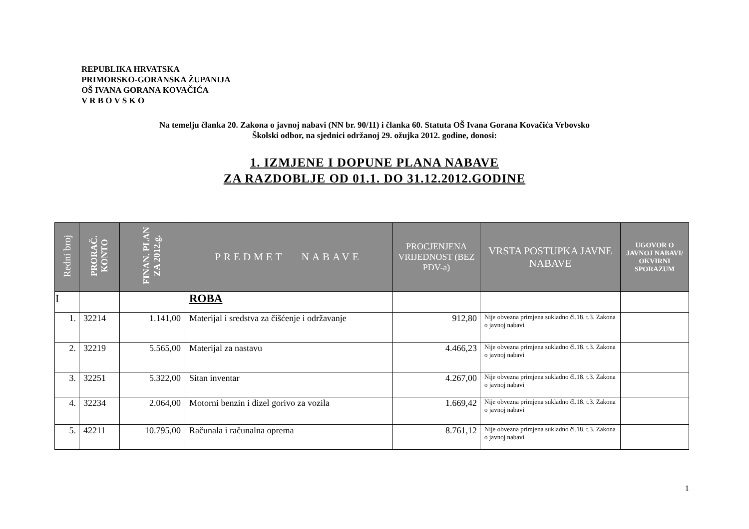REPUBLIKA HRVATSKA
PRIMORSKO-GORANSKA ŽUPANIJA
OŠ IVANA GORANA KOVAČIĆA
V R B O V S K O
Na temelju članka 20. Zakona o javnoj nabavi (NN br. 90/11) i članka 60. Statuta OŠ Ivana Gorana Kovačića Vrbovsko
Školski odbor, na sjednici održanoj 29. ožujka 2012. godine, donosi:
1. IZMJENE I DOPUNE PLANA NABAVE
ZA RAZDOBLJE OD 01.1. DO 31.12.2012.GODINE
| Redni broj | PRORAČ. KONTO | FINAN. PLAN ZA 2012.g. | PREDMET NABAVE | PROCJENJENA VRIJEDNOST (BEZ PDV-a) | VRSTA POSTUPKA JAVNE NABAVE | UGOVOR O JAVNOJ NABAVI/ OKVIRNI SPORAZUM |
| --- | --- | --- | --- | --- | --- | --- |
| I | | | ROBA | | | |
| 1. | 32214 | 1.141,00 | Materijal i sredstva za čišćenje i održavanje | 912,80 | Nije obvezna primjena sukladno čl.18. t.3. Zakona o javnoj nabavi | |
| 2. | 32219 | 5.565,00 | Materijal za nastavu | 4.466,23 | Nije obvezna primjena sukladno čl.18. t.3. Zakona o javnoj nabavi | |
| 3. | 32251 | 5.322,00 | Sitan inventar | 4.267,00 | Nije obvezna primjena sukladno čl.18. t.3. Zakona o javnoj nabavi | |
| 4. | 32234 | 2.064,00 | Motorni benzin i dizel gorivo za vozila | 1.669,42 | Nije obvezna primjena sukladno čl.18. t.3. Zakona o javnoj nabavi | |
| 5. | 42211 | 10.795,00 | Računala i računalna oprema | 8.761,12 | Nije obvezna primjena sukladno čl.18. t.3. Zakona o javnoj nabavi | |
1